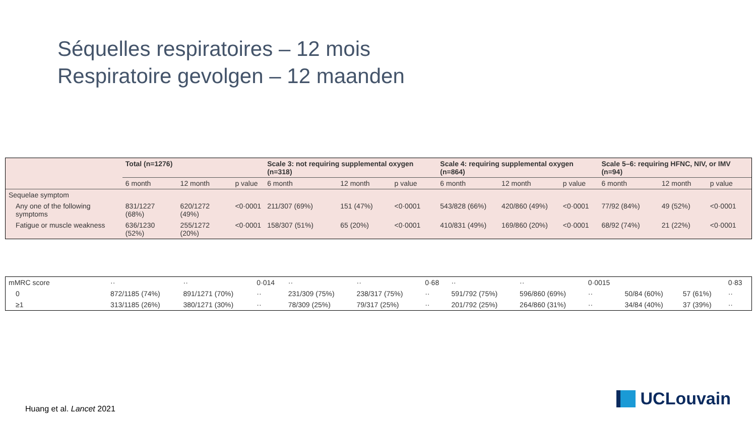Séquelles respiratoires – 12 mois
Respiratoire gevolgen – 12 maanden
| | Total (n=1276) | | | Scale 3: not requiring supplemental oxygen (n=318) | | | Scale 4: requiring supplemental oxygen (n=864) | | | Scale 5–6: requiring HFNC, NIV, or IMV (n=94) | | |
| --- | --- | --- | --- | --- | --- | --- | --- | --- | --- | --- | --- | --- |
| | 6 month | 12 month | p value | 6 month | 12 month | p value | 6 month | 12 month | p value | 6 month | 12 month | p value |
| Sequelae symptom | | | | | | | | | | | | |
| Any one of the following symptoms | 831/1227 (68%) | 620/1272 (49%) | <0·0001 | 211/307 (69%) | 151 (47%) | <0·0001 | 543/828 (66%) | 420/860 (49%) | <0·0001 | 77/92 (84%) | 49 (52%) | <0·0001 |
| Fatigue or muscle weakness | 636/1230 (52%) | 255/1272 (20%) | <0·0001 | 158/307 (51%) | 65 (20%) | <0·0001 | 410/831 (49%) | 169/860 (20%) | <0·0001 | 68/92 (74%) | 21 (22%) | <0·0001 |
| mMRC score | ·· | ·· | 0·014 | ·· | ·· | 0·68 | ·· | ·· | 0·0015 | | | 0·83 |
| 0 | 872/1185 (74%) | 891/1271 (70%) | ·· | 231/309 (75%) | 238/317 (75%) | ·· | 591/792 (75%) | 596/860 (69%) | ·· | 50/84 (60%) | 57 (61%) | ·· |
| ≥1 | 313/1185 (26%) | 380/1271 (30%) | ·· | 78/309 (25%) | 79/317 (25%) | ·· | 201/792 (25%) | 264/860 (31%) | ·· | 34/84 (40%) | 37 (39%) | ·· |
Huang et al. Lancet 2021 UCLouvain